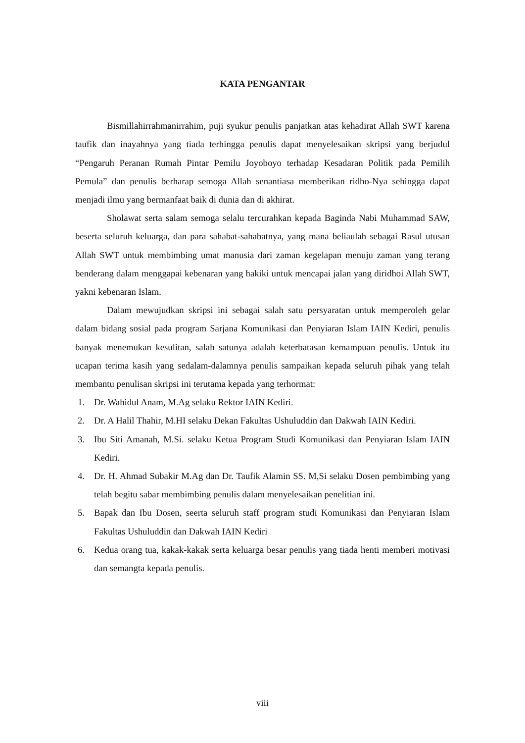KATA PENGANTAR
Bismillahirrahmanirrahim, puji syukur penulis panjatkan atas kehadirat Allah SWT karena taufik dan inayahnya yang tiada terhingga penulis dapat menyelesaikan skripsi yang berjudul “Pengaruh Peranan Rumah Pintar Pemilu Joyoboyo terhadap Kesadaran Politik pada Pemilih Pemula” dan penulis berharap semoga Allah senantiasa memberikan ridho-Nya sehingga dapat menjadi ilmu yang bermanfaat baik di dunia dan di akhirat.
Sholawat serta salam semoga selalu tercurahkan kepada Baginda Nabi Muhammad SAW, beserta seluruh keluarga, dan para sahabat-sahabatnya, yang mana beliaulah sebagai Rasul utusan Allah SWT untuk membimbing umat manusia dari zaman kegelapan menuju zaman yang terang benderang dalam menggapai kebenaran yang hakiki untuk mencapai jalan yang diridhoi Allah SWT, yakni kebenaran Islam.
Dalam mewujudkan skripsi ini sebagai salah satu persyaratan untuk memperoleh gelar dalam bidang sosial pada program Sarjana Komunikasi dan Penyiaran Islam IAIN Kediri, penulis banyak menemukan kesulitan, salah satunya adalah keterbatasan kemampuan penulis. Untuk itu ucapan terima kasih yang sedalam-dalamnya penulis sampaikan kepada seluruh pihak yang telah membantu penulisan skripsi ini terutama kepada yang terhormat:
1. Dr. Wahidul Anam, M.Ag selaku Rektor IAIN Kediri.
2. Dr. A Halil Thahir, M.HI selaku Dekan Fakultas Ushuluddin dan Dakwah IAIN Kediri.
3. Ibu Siti Amanah, M.Si. selaku Ketua Program Studi Komunikasi dan Penyiaran Islam IAIN Kediri.
4. Dr. H. Ahmad Subakir M.Ag dan Dr. Taufik Alamin SS. M,Si selaku Dosen pembimbing yang telah begitu sabar membimbing penulis dalam menyelesaikan penelitian ini.
5. Bapak dan Ibu Dosen, seerta seluruh staff program studi Komunikasi dan Penyiaran Islam Fakultas Ushuluddin dan Dakwah IAIN Kediri
6. Kedua orang tua, kakak-kakak serta keluarga besar penulis yang tiada henti memberi motivasi dan semangta kepada penulis.
viii